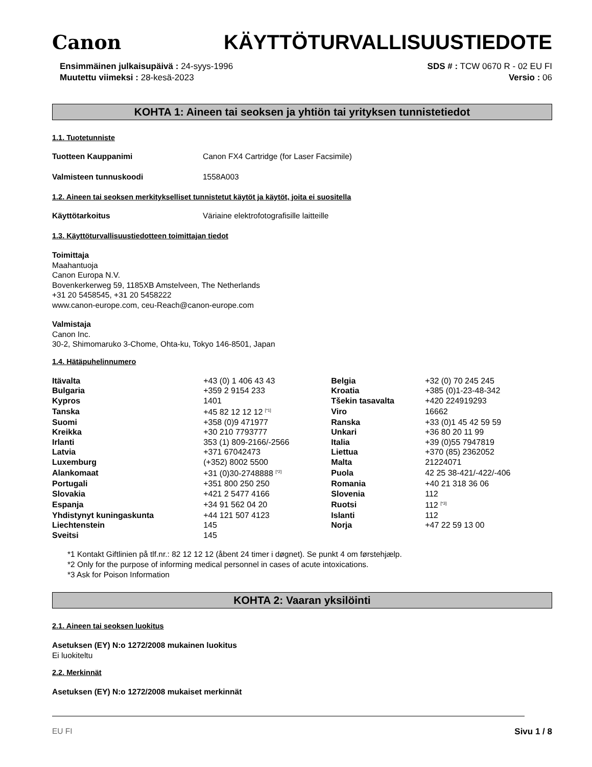Canon KÄYTTÖTURVALLISUUSTIEDOTE
Ensimmäinen julkaisupäivä : 24-syys-1996
Muutettu viimeksi : 28-kesä-2023
SDS # : TCW 0670 R - 02 EU FI
Versio : 06
KOHTA 1: Aineen tai seoksen ja yhtiön tai yrityksen tunnistetiedot
1.1. Tuotetunniste
Tuotteen Kauppanimi Canon FX4 Cartridge (for Laser Facsimile)
Valmisteen tunnuskoodi 1558A003
1.2. Aineen tai seoksen merkitykselliset tunnistetut käytöt ja käytöt, joita ei suositella
Käyttötarkoitus Väriaine elektrofotografisille laitteille
1.3. Käyttöturvallisuustiedotteen toimittajan tiedot
Toimittaja
Maahantuoja
Canon Europa N.V.
Bovenkerkerweg 59, 1185XB Amstelveen, The Netherlands
+31 20 5458545, +31 20 5458222
www.canon-europe.com, ceu-Reach@canon-europe.com
Valmistaja
Canon Inc.
30-2, Shimomaruko 3-Chome, Ohta-ku, Tokyo 146-8501, Japan
1.4. Hätäpuhelinnumero
| Itävalta | +43 (0) 1 406 43 43 | Belgia | +32 (0) 70 245 245 |
| Bulgaria | +359 2 9154 233 | Kroatia | +385 (0)1-23-48-342 |
| Kypros | 1401 | Tšekin tasavalta | +420 224919293 |
| Tanska | +45 82 12 12 12 <sup>[*1]</sup> | Viro | 16662 |
| Suomi | +358 (0)9 471977 | Ranska | +33 (0)1 45 42 59 59 |
| Kreikka | +30 210 7793777 | Unkari | +36 80 20 11 99 |
| Irlanti | 353 (1) 809-2166/-2566 | Italia | +39 (0)55 7947819 |
| Latvia | +371 67042473 | Liettua | +370 (85) 2362052 |
| Luxemburg | (+352) 8002 5500 | Malta | 21224071 |
| Alankomaat | +31 (0)30-2748888 <sup>[*2]</sup> | Puola | 42 25 38-421/-422/-406 |
| Portugali | +351 800 250 250 | Romania | +40 21 318 36 06 |
| Slovakia | +421 2 5477 4166 | Slovenia | 112 |
| Espanja | +34 91 562 04 20 | Ruotsi | 112 <sup>[*3]</sup> |
| Yhdistynyt kuningaskunta | +44 121 507 4123 | Islanti | 112 |
| Liechtenstein | 145 | Norja | +47 22 59 13 00 |
| Sveitsi | 145 | | |
*1 Kontakt Giftlinien på tlf.nr.: 82 12 12 12 (åbent 24 timer i døgnet). Se punkt 4 om førstehjælp.
*2 Only for the purpose of informing medical personnel in cases of acute intoxications.
*3 Ask for Poison Information
KOHTA 2: Vaaran yksilöinti
2.1. Aineen tai seoksen luokitus
Asetuksen (EY) N:o 1272/2008 mukainen luokitus
Ei luokiteltu
2.2. Merkinnät
Asetuksen (EY) N:o 1272/2008 mukaiset merkinnät
EU FI Sivu 1 / 8